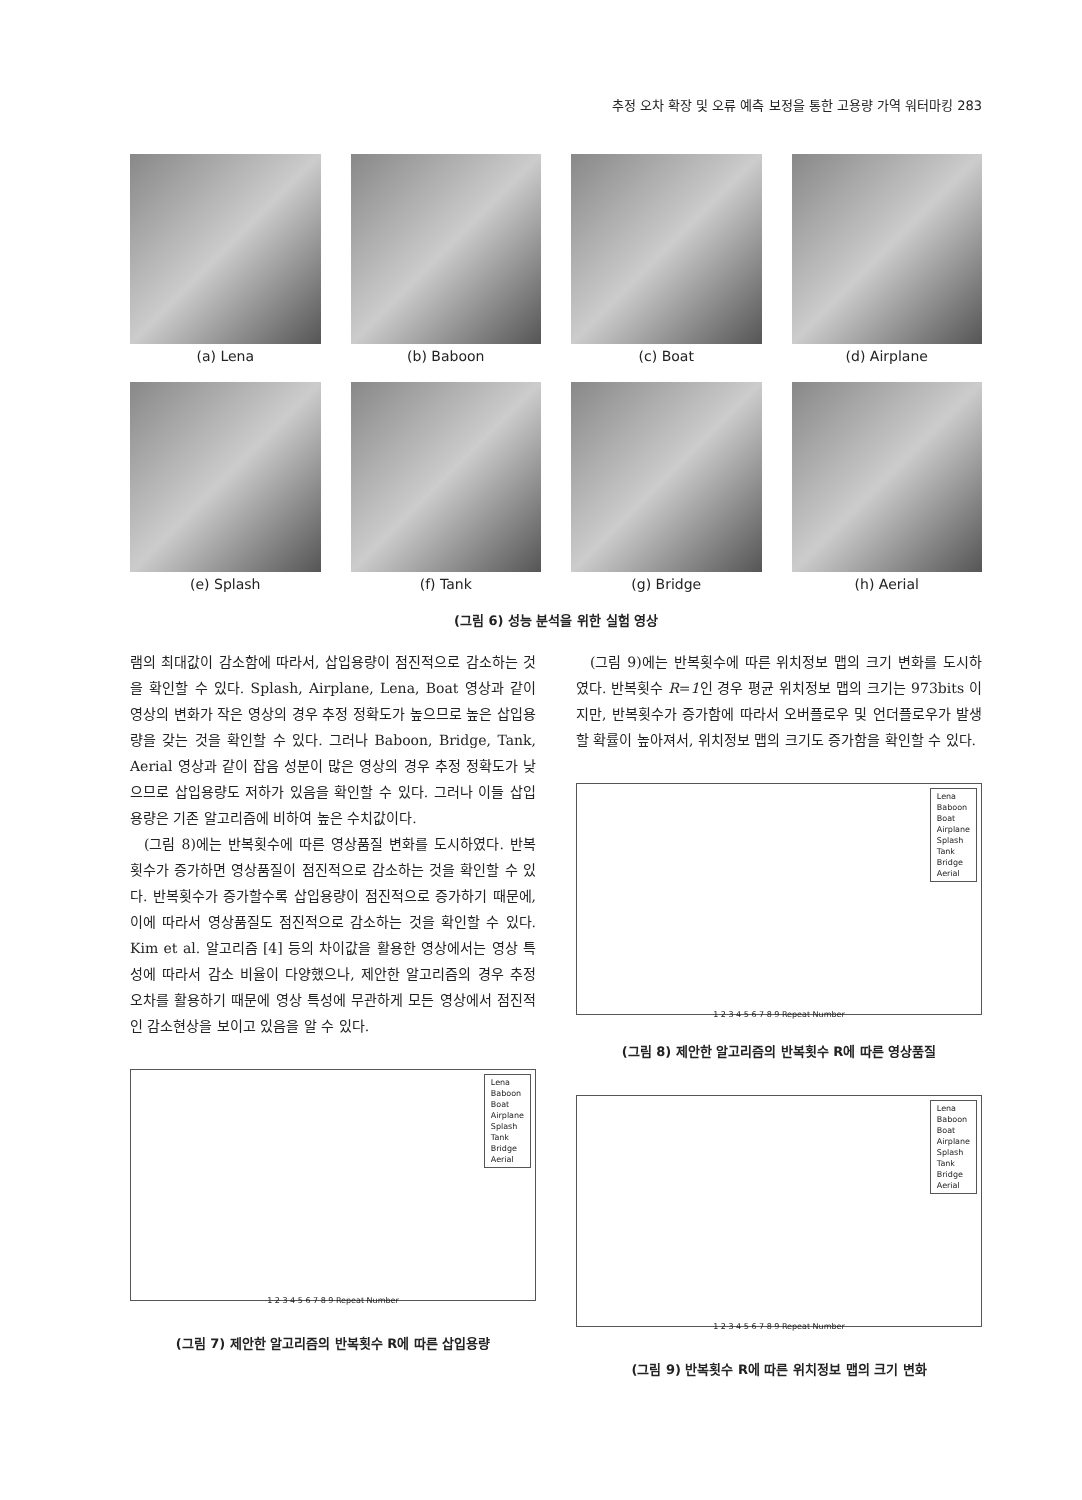추정 오차 확장 및 오류 예측 보정을 통한 고용량 가역 워터마킹 283
(a) Lena
(b) Baboon
(c) Boat
(d) Airplane
(e) Splash
(f) Tank
(g) Bridge
(h) Aerial
(그림 6) 성능 분석을 위한 실험 영상
램의 최대값이 감소함에 따라서, 삽입용량이 점진적으로 감소하는 것을 확인할 수 있다. Splash, Airplane, Lena, Boat 영상과 같이 영상의 변화가 작은 영상의 경우 추정 정확도가 높으므로 높은 삽입용량을 갖는 것을 확인할 수 있다. 그러나 Baboon, Bridge, Tank, Aerial 영상과 같이 잡음 성분이 많은 영상의 경우 추정 정확도가 낮으므로 삽입용량도 저하가 있음을 확인할 수 있다. 그러나 이들 삽입용량은 기존 알고리즘에 비하여 높은 수치값이다.
(그림 8)에는 반복횟수에 따른 영상품질 변화를 도시하였다. 반복횟수가 증가하면 영상품질이 점진적으로 감소하는 것을 확인할 수 있다. 반복횟수가 증가할수록 삽입용량이 점진적으로 증가하기 때문에, 이에 따라서 영상품질도 점진적으로 감소하는 것을 확인할 수 있다. Kim et al. 알고리즘 [4] 등의 차이값을 활용한 영상에서는 영상 특성에 따라서 감소 비율이 다양했으나, 제안한 알고리즘의 경우 추정 오차를 활용하기 때문에 영상 특성에 무관하게 모든 영상에서 점진적인 감소현상을 보이고 있음을 알 수 있다.
Lena
Baboon
Boat
Airplane
Splash
Tank
Bridge
Aerial
1 2 3 4 5 6 7 8 9 Repeat Number
(그림 7) 제안한 알고리즘의 반복횟수 R에 따른 삽입용량
(그림 9)에는 반복횟수에 따른 위치정보 맵의 크기 변화를 도시하였다. 반복횟수 R=1인 경우 평균 위치정보 맵의 크기는 973bits 이지만, 반복횟수가 증가함에 따라서 오버플로우 및 언더플로우가 발생할 확률이 높아져서, 위치정보 맵의 크기도 증가함을 확인할 수 있다.
Lena
Baboon
Boat
Airplane
Splash
Tank
Bridge
Aerial
1 2 3 4 5 6 7 8 9 Repeat Number
(그림 8) 제안한 알고리즘의 반복횟수 R에 따른 영상품질
Lena
Baboon
Boat
Airplane
Splash
Tank
Bridge
Aerial
1 2 3 4 5 6 7 8 9 Repeat Number
(그림 9) 반복횟수 R에 따른 위치정보 맵의 크기 변화